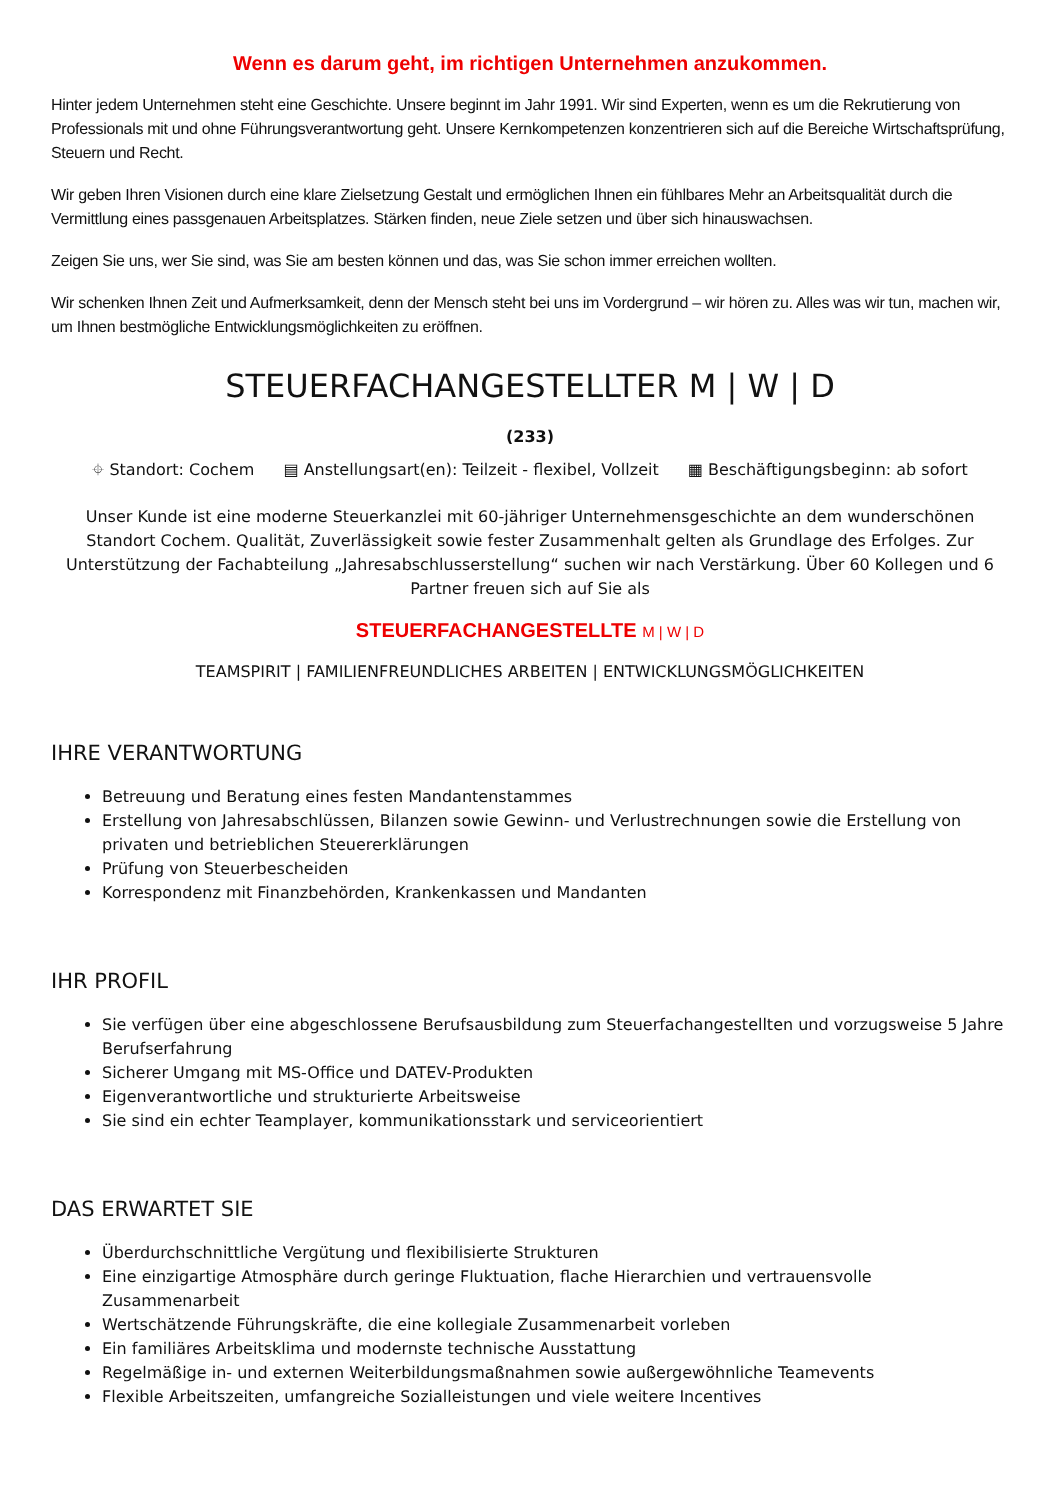Wenn es darum geht, im richtigen Unternehmen anzukommen.
Hinter jedem Unternehmen steht eine Geschichte. Unsere beginnt im Jahr 1991. Wir sind Experten, wenn es um die Rekrutierung von Professionals mit und ohne Führungsverantwortung geht. Unsere Kernkompetenzen konzentrieren sich auf die Bereiche Wirtschaftsprüfung, Steuern und Recht.
Wir geben Ihren Visionen durch eine klare Zielsetzung Gestalt und ermöglichen Ihnen ein fühlbares Mehr an Arbeitsqualität durch die Vermittlung eines passgenauen Arbeitsplatzes. Stärken finden, neue Ziele setzen und über sich hinauswachsen.
Zeigen Sie uns, wer Sie sind, was Sie am besten können und das, was Sie schon immer erreichen wollten.
Wir schenken Ihnen Zeit und Aufmerksamkeit, denn der Mensch steht bei uns im Vordergrund – wir hören zu. Alles was wir tun, machen wir, um Ihnen bestmögliche Entwicklungsmöglichkeiten zu eröffnen.
STEUERFACHANGESTELLTER M | W | D
(233)
⌖ Standort: Cochem ▤ Anstellungsart(en): Teilzeit - flexibel, Vollzeit ▦ Beschäftigungsbeginn: ab sofort
Unser Kunde ist eine moderne Steuerkanzlei mit 60-jähriger Unternehmensgeschichte an dem wunderschönen Standort Cochem. Qualität, Zuverlässigkeit sowie fester Zusammenhalt gelten als Grundlage des Erfolges. Zur Unterstützung der Fachabteilung „Jahresabschlusserstellung“ suchen wir nach Verstärkung. Über 60 Kollegen und 6 Partner freuen sich auf Sie als
STEUERFACHANGESTELLTE M | W | D
TEAMSPIRIT | FAMILIENFREUNDLICHES ARBEITEN | ENTWICKLUNGSMÖGLICHKEITEN
IHRE VERANTWORTUNG
Betreuung und Beratung eines festen Mandantenstammes
Erstellung von Jahresabschlüssen, Bilanzen sowie Gewinn- und Verlustrechnungen sowie die Erstellung von privaten und betrieblichen Steuererklärungen
Prüfung von Steuerbescheiden
Korrespondenz mit Finanzbehörden, Krankenkassen und Mandanten
IHR PROFIL
Sie verfügen über eine abgeschlossene Berufsausbildung zum Steuerfachangestellten und vorzugsweise 5 Jahre Berufserfahrung
Sicherer Umgang mit MS-Office und DATEV-Produkten
Eigenverantwortliche und strukturierte Arbeitsweise
Sie sind ein echter Teamplayer, kommunikationsstark und serviceorientiert
DAS ERWARTET SIE
Überdurchschnittliche Vergütung und flexibilisierte Strukturen
Eine einzigartige Atmosphäre durch geringe Fluktuation, flache Hierarchien und vertrauensvolle Zusammenarbeit
Wertschätzende Führungskräfte, die eine kollegiale Zusammenarbeit vorleben
Ein familiäres Arbeitsklima und modernste technische Ausstattung
Regelmäßige in- und externen Weiterbildungsmaßnahmen sowie außergewöhnliche Teamevents
Flexible Arbeitszeiten, umfangreiche Sozialleistungen und viele weitere Incentives